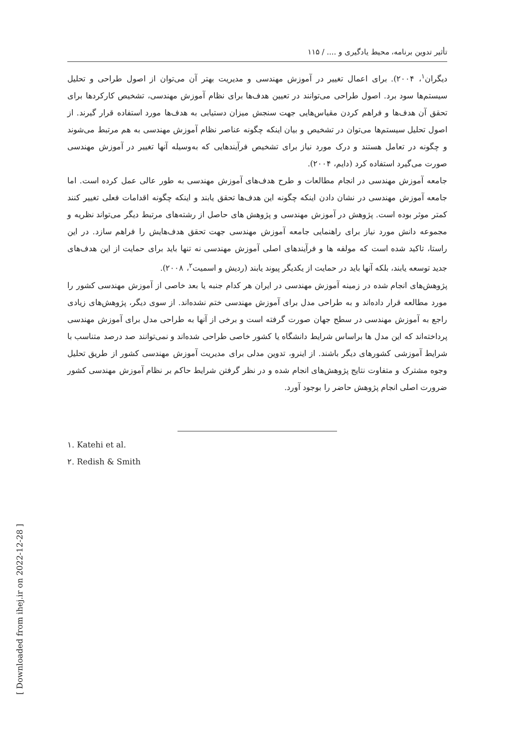تأثیر تدوین برنامه، محیط یادگیری و .... / ۱۱۵
دیگران<sup>۱</sup>، ۲۰۰۴). برای اعمال تغییر در آموزش مهندسی و مدیریت بهتر آن می‌توان از اصول طراحی و تحلیل سیستم‌ها سود برد. اصول طراحی می‌توانند در تعیین هدف‌ها برای نظام آموزش مهندسی، تشخیص کارکردها برای تحقق آن هدف‌ها و فراهم کردن مقیاس‌هایی جهت سنجش میزان دستیابی به هدف‌ها مورد استفاده قرار گیرند. از اصول تحلیل سیستم‌ها می‌توان در تشخیص و بیان اینکه چگونه عناصر نظام آموزش مهندسی به هم مرتبط می‌شوند و چگونه در تعامل هستند و درک مورد نیاز برای تشخیص فرآیندهایی که به‌وسیله آنها تغییر در آموزش مهندسی صورت می‌گیرد استفاده کرد (دایم، ۲۰۰۴).
جامعه آموزش مهندسی در انجام مطالعات و طرح هدف‌های آموزش مهندسی به طور عالی عمل کرده است. اما جامعه آموزش مهندسی در نشان دادن اینکه چگونه این هدف‌ها تحقق یابند و اینکه چگونه اقدامات فعلی تغییر کنند کمتر موثر بوده است. پژوهش در آموزش مهندسی و پژوهش های حاصل از رشته‌های مرتبط دیگر می‌تواند نظریه و مجموعه دانش مورد نیاز برای راهنمایی جامعه آموزش مهندسی جهت تحقق هدف‌هایش را فراهم سازد. در این راستا، تاکید شده است که مولفه ها و فرآیندهای اصلی آموزش مهندسی نه تنها باید برای حمایت از این هدف‌های جدید توسعه یابند، بلکه آنها باید در حمایت از یکدیگر پیوند یابند (ردیش و اسمیت<sup>۲</sup>، ۲۰۰۸).
پژوهش‌های انجام شده در زمینه آموزش مهندسی در ایران هر کدام جنبه یا بعد خاصی از آموزش مهندسی کشور را مورد مطالعه قرار داده‌اند و به طراحی مدل برای آموزش مهندسی ختم نشده‌اند. از سوی دیگر، پژوهش‌های زیادی راجع به آموزش مهندسی در سطح جهان صورت گرفته است و برخی از آنها به طراحی مدل برای آموزش مهندسی پرداخته‌اند که این مدل ها براساس شرایط دانشگاه یا کشور خاصی طراحی شده‌اند و نمی‌توانند صد درصد متناسب با شرایط آموزشی کشورهای دیگر باشند. از اینرو، تدوین مدلی برای مدیریت آموزش مهندسی کشور از طریق تحلیل وجوه مشترک و متفاوت نتایج پژوهش‌های انجام شده و در نظر گرفتن شرایط حاکم بر نظام آموزش مهندسی کشور ضرورت اصلی انجام پژوهش حاضر را بوجود آورد.
۱. Katehi et al.
۲. Redish & Smith
[ Downloaded from ihej.ir on 2022-12-28 ]